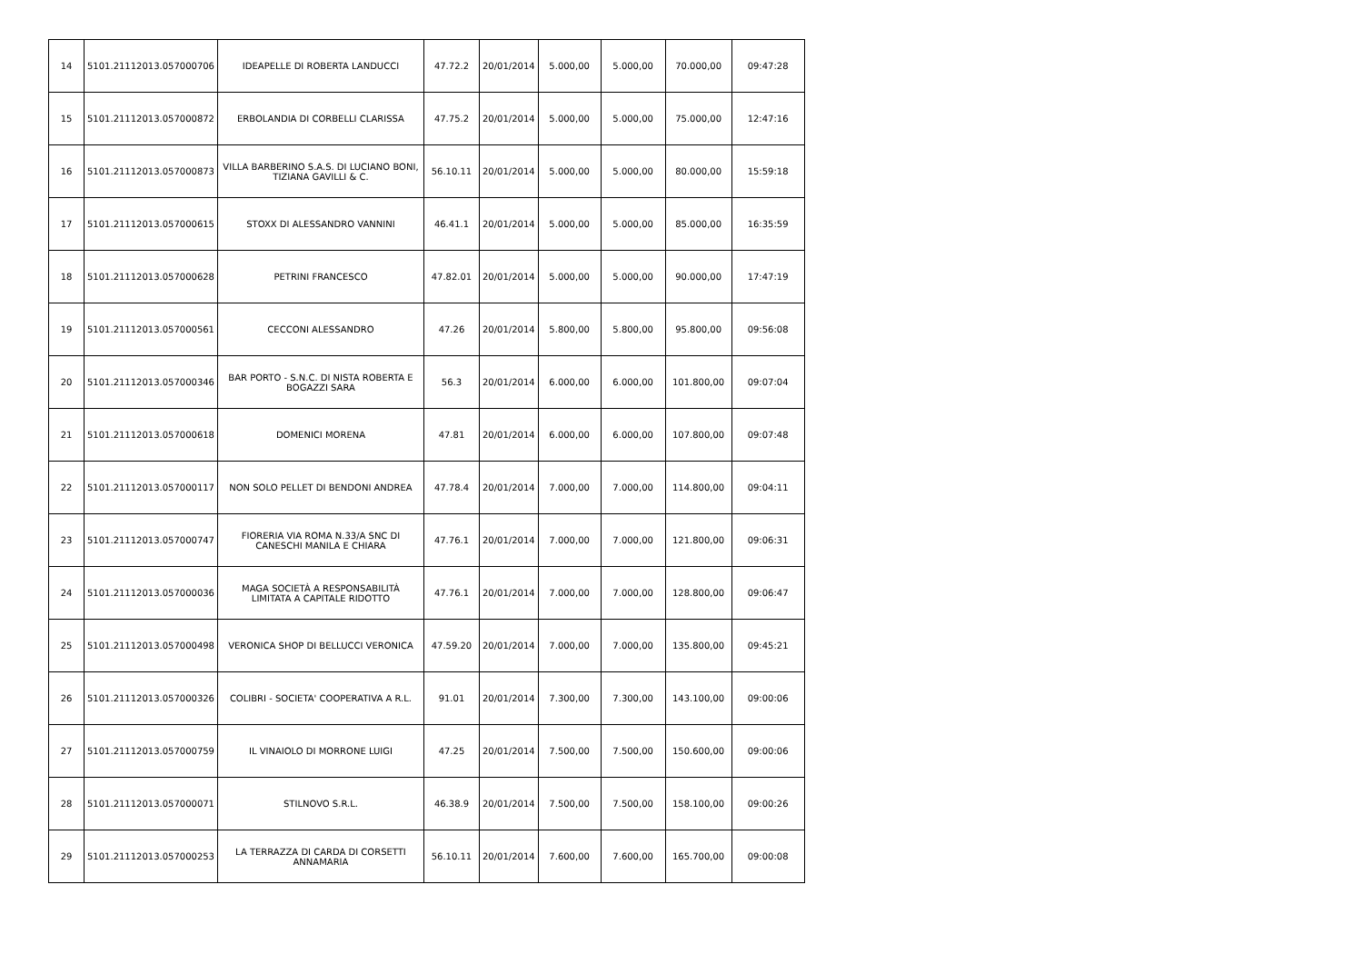| 14 | 5101.21112013.057000706 | IDEAPELLE DI ROBERTA LANDUCCI | 47.72.2 | 20/01/2014 | 5.000,00 | 5.000,00 | 70.000,00 | 09:47:28 |
| 15 | 5101.21112013.057000872 | ERBOLANDIA DI CORBELLI CLARISSA | 47.75.2 | 20/01/2014 | 5.000,00 | 5.000,00 | 75.000,00 | 12:47:16 |
| 16 | 5101.21112013.057000873 | VILLA BARBERINO S.A.S. DI LUCIANO BONI, TIZIANA GAVILLI & C. | 56.10.11 | 20/01/2014 | 5.000,00 | 5.000,00 | 80.000,00 | 15:59:18 |
| 17 | 5101.21112013.057000615 | STOXX DI ALESSANDRO VANNINI | 46.41.1 | 20/01/2014 | 5.000,00 | 5.000,00 | 85.000,00 | 16:35:59 |
| 18 | 5101.21112013.057000628 | PETRINI FRANCESCO | 47.82.01 | 20/01/2014 | 5.000,00 | 5.000,00 | 90.000,00 | 17:47:19 |
| 19 | 5101.21112013.057000561 | CECCONI ALESSANDRO | 47.26 | 20/01/2014 | 5.800,00 | 5.800,00 | 95.800,00 | 09:56:08 |
| 20 | 5101.21112013.057000346 | BAR PORTO - S.N.C. DI NISTA ROBERTA E BOGAZZI SARA | 56.3 | 20/01/2014 | 6.000,00 | 6.000,00 | 101.800,00 | 09:07:04 |
| 21 | 5101.21112013.057000618 | DOMENICI MORENA | 47.81 | 20/01/2014 | 6.000,00 | 6.000,00 | 107.800,00 | 09:07:48 |
| 22 | 5101.21112013.057000117 | NON SOLO PELLET DI BENDONI ANDREA | 47.78.4 | 20/01/2014 | 7.000,00 | 7.000,00 | 114.800,00 | 09:04:11 |
| 23 | 5101.21112013.057000747 | FIORERIA VIA ROMA N.33/A SNC DI CANESCHI MANILA E CHIARA | 47.76.1 | 20/01/2014 | 7.000,00 | 7.000,00 | 121.800,00 | 09:06:31 |
| 24 | 5101.21112013.057000036 | MAGA SOCIETÀ A RESPONSABILITÀ LIMITATA A CAPITALE RIDOTTO | 47.76.1 | 20/01/2014 | 7.000,00 | 7.000,00 | 128.800,00 | 09:06:47 |
| 25 | 5101.21112013.057000498 | VERONICA SHOP DI BELLUCCI VERONICA | 47.59.20 | 20/01/2014 | 7.000,00 | 7.000,00 | 135.800,00 | 09:45:21 |
| 26 | 5101.21112013.057000326 | COLIBRI - SOCIETA' COOPERATIVA A R.L. | 91.01 | 20/01/2014 | 7.300,00 | 7.300,00 | 143.100,00 | 09:00:06 |
| 27 | 5101.21112013.057000759 | IL VINAIOLO DI MORRONE LUIGI | 47.25 | 20/01/2014 | 7.500,00 | 7.500,00 | 150.600,00 | 09:00:06 |
| 28 | 5101.21112013.057000071 | STILNOVO S.R.L. | 46.38.9 | 20/01/2014 | 7.500,00 | 7.500,00 | 158.100,00 | 09:00:26 |
| 29 | 5101.21112013.057000253 | LA TERRAZZA DI CARDA DI CORSETTI ANNAMARIA | 56.10.11 | 20/01/2014 | 7.600,00 | 7.600,00 | 165.700,00 | 09:00:08 |